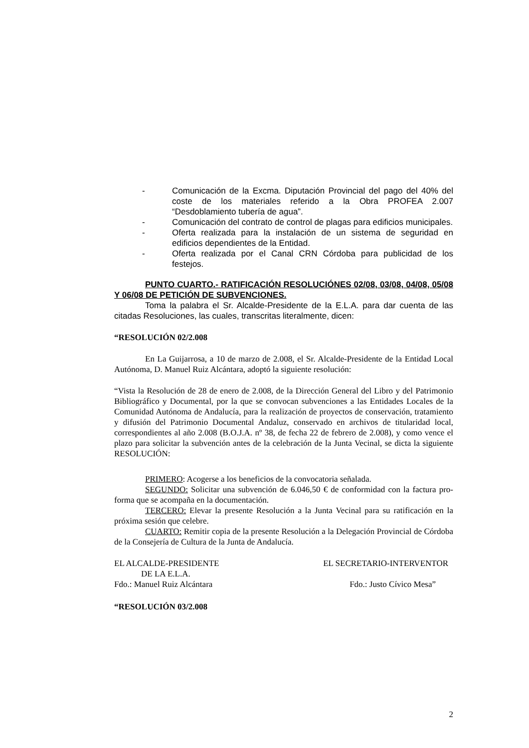- Comunicación de la Excma. Diputación Provincial del pago del 40% del coste de los materiales referido a la Obra PROFEA 2.007 “Desdoblamiento tubería de agua”.
- Comunicación del contrato de control de plagas para edificios municipales.
- Oferta realizada para la instalación de un sistema de seguridad en edificios dependientes de la Entidad.
- Oferta realizada por el Canal CRN Córdoba para publicidad de los festejos.
PUNTO CUARTO.- RATIFICACIÓN RESOLUCIÓNES 02/08, 03/08, 04/08, 05/08 Y 06/08 DE PETICIÓN DE SUBVENCIONES.
Toma la palabra el Sr. Alcalde-Presidente de la E.L.A. para dar cuenta de las citadas Resoluciones, las cuales, transcritas literalmente, dicen:
“RESOLUCIÓN 02/2.008
En La Guijarrosa, a 10 de marzo de 2.008, el Sr. Alcalde-Presidente de la Entidad Local Autónoma, D. Manuel Ruiz Alcántara, adoptó la siguiente resolución:
“Vista la Resolución de 28 de enero de 2.008, de la Dirección General del Libro y del Patrimonio Bibliográfico y Documental, por la que se convocan subvenciones a las Entidades Locales de la Comunidad Autónoma de Andalucía, para la realización de proyectos de conservación, tratamiento y difusión del Patrimonio Documental Andaluz, conservado en archivos de titularidad local, correspondientes al año 2.008 (B.O.J.A. nº 38, de fecha 22 de febrero de 2.008), y como vence el plazo para solicitar la subvención antes de la celebración de la Junta Vecinal, se dicta la siguiente RESOLUCIÓN:
PRIMERO: Acogerse a los beneficios de la convocatoria señalada.
SEGUNDO: Solicitar una subvención de 6.046,50 € de conformidad con la factura pro-forma que se acompaña en la documentación.
TERCERO: Elevar la presente Resolución a la Junta Vecinal para su ratificación en la próxima sesión que celebre.
CUARTO: Remitir copia de la presente Resolución a la Delegación Provincial de Córdoba de la Consejería de Cultura de la Junta de Andalucía.
EL ALCALDE-PRESIDENTE EL SECRETARIO-INTERVENTOR
DE LA E.L.A.
Fdo.: Manuel Ruiz Alcántara Fdo.: Justo Cívico Mesa”
“RESOLUCIÓN 03/2.008
2